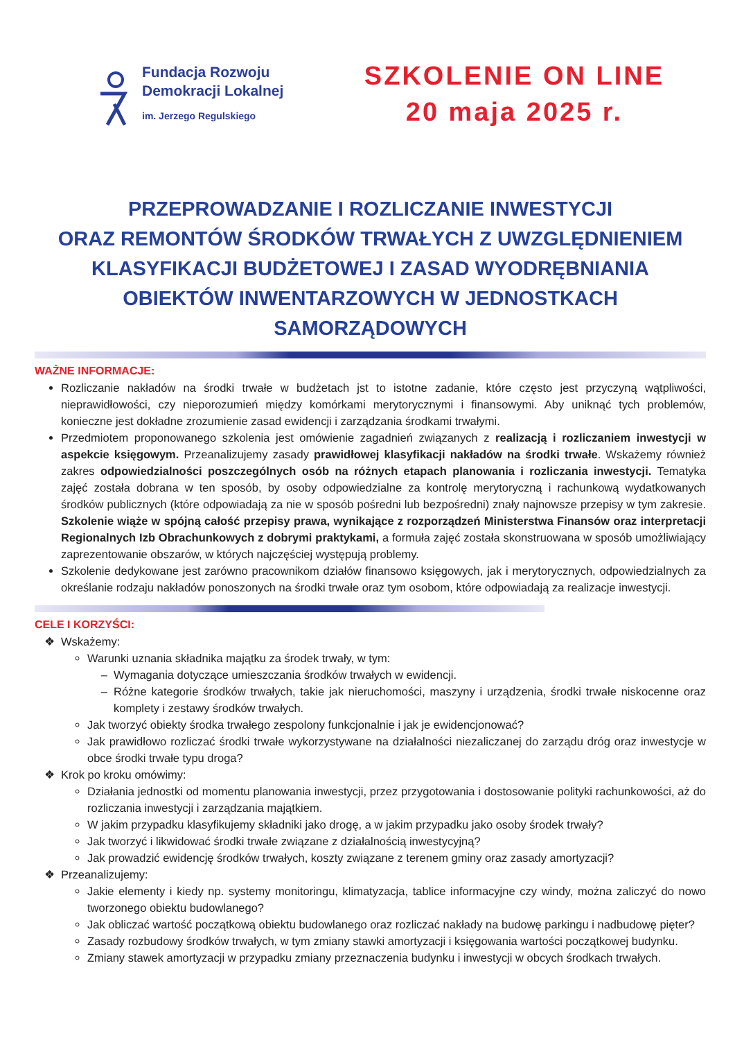Fundacja Rozwoju
Demokracji Lokalnej
im. Jerzego Regulskiego
SZKOLENIE ON LINE
20 maja 2025 r.
PRZEPROWADZANIE I ROZLICZANIE INWESTYCJI
ORAZ REMONTÓW ŚRODKÓW TRWAŁYCH Z UWZGLĘDNIENIEM KLASYFIKACJI BUDŻETOWEJ I ZASAD WYODRĘBNIANIA OBIEKTÓW INWENTARZOWYCH W JEDNOSTKACH SAMORZĄDOWYCH
WAŻNE INFORMACJE:
Rozliczanie nakładów na środki trwałe w budżetach jst to istotne zadanie, które często jest przyczyną wątpliwości, nieprawidłowości, czy nieporozumień między komórkami merytorycznymi i finansowymi. Aby uniknąć tych problemów, konieczne jest dokładne zrozumienie zasad ewidencji i zarządzania środkami trwałymi.
Przedmiotem proponowanego szkolenia jest omówienie zagadnień związanych z realizacją i rozliczaniem inwestycji w aspekcie księgowym. Przeanalizujemy zasady prawidłowej klasyfikacji nakładów na środki trwałe. Wskażemy również zakres odpowiedzialności poszczególnych osób na różnych etapach planowania i rozliczania inwestycji. Tematyka zajęć została dobrana w ten sposób, by osoby odpowiedzialne za kontrolę merytoryczną i rachunkową wydatkowanych środków publicznych (które odpowiadają za nie w sposób pośredni lub bezpośredni) znały najnowsze przepisy w tym zakresie. Szkolenie wiąże w spójną całość przepisy prawa, wynikające z rozporządzeń Ministerstwa Finansów oraz interpretacji Regionalnych Izb Obrachunkowych z dobrymi praktykami, a formuła zajęć została skonstruowana w sposób umożliwiający zaprezentowanie obszarów, w których najczęściej występują problemy.
Szkolenie dedykowane jest zarówno pracownikom działów finansowo księgowych, jak i merytorycznych, odpowiedzialnych za określanie rodzaju nakładów ponoszonych na środki trwałe oraz tym osobom, które odpowiadają za realizacje inwestycji.
CELE I KORZYŚCI:
Wskażemy:
Warunki uznania składnika majątku za środek trwały, w tym:
Wymagania dotyczące umieszczania środków trwałych w ewidencji.
Różne kategorie środków trwałych, takie jak nieruchomości, maszyny i urządzenia, środki trwałe niskocenne oraz komplety i zestawy środków trwałych.
Jak tworzyć obiekty środka trwałego zespolony funkcjonalnie i jak je ewidencjonować?
Jak prawidłowo rozliczać środki trwałe wykorzystywane na działalności niezaliczanej do zarządu dróg oraz inwestycje w obce środki trwałe typu droga?
Krok po kroku omówimy:
Działania jednostki od momentu planowania inwestycji, przez przygotowania i dostosowanie polityki rachunkowości, aż do rozliczania inwestycji i zarządzania majątkiem.
W jakim przypadku klasyfikujemy składniki jako drogę, a w jakim przypadku jako osoby środek trwały?
Jak tworzyć i likwidować środki trwałe związane z działalnością inwestycyjną?
Jak prowadzić ewidencję środków trwałych, koszty związane z terenem gminy oraz zasady amortyzacji?
Przeanalizujemy:
Jakie elementy i kiedy np. systemy monitoringu, klimatyzacja, tablice informacyjne czy windy, można zaliczyć do nowo tworzonego obiektu budowlanego?
Jak obliczać wartość początkową obiektu budowlanego oraz rozliczać nakłady na budowę parkingu i nadbudowę pięter?
Zasady rozbudowy środków trwałych, w tym zmiany stawki amortyzacji i księgowania wartości początkowej budynku.
Zmiany stawek amortyzacji w przypadku zmiany przeznaczenia budynku i inwestycji w obcych środkach trwałych.